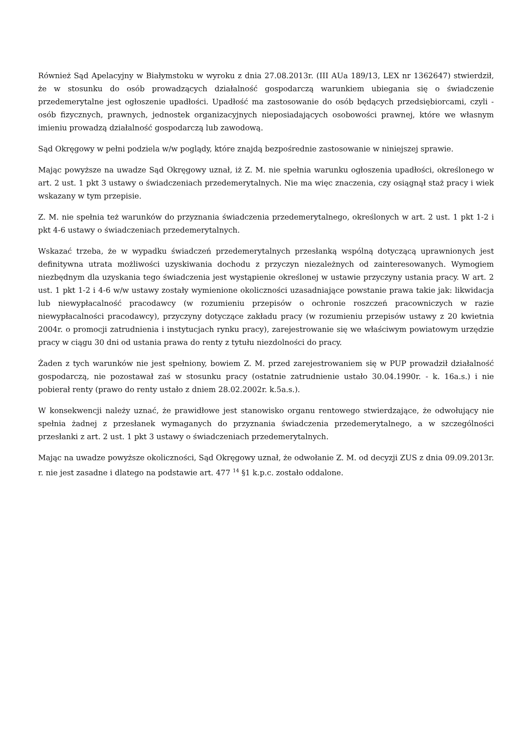Również Sąd Apelacyjny w Białymstoku w wyroku z dnia 27.08.2013r. (III AUa 189/13, LEX nr 1362647) stwierdził, że w stosunku do osób prowadzących działalność gospodarczą warunkiem ubiegania się o świadczenie przedemerytalne jest ogłoszenie upadłości. Upadłość ma zastosowanie do osób będących przedsiębiorcami, czyli - osób fizycznych, prawnych, jednostek organizacyjnych nieposiadających osobowości prawnej, które we własnym imieniu prowadzą działalność gospodarczą lub zawodową.
Sąd Okręgowy w pełni podziela w/w poglądy, które znajdą bezpośrednie zastosowanie w niniejszej sprawie.
Mając powyższe na uwadze Sąd Okręgowy uznał, iż Z. M. nie spełnia warunku ogłoszenia upadłości, określonego w art. 2 ust. 1 pkt 3 ustawy o świadczeniach przedemerytalnych. Nie ma więc znaczenia, czy osiągnął staż pracy i wiek wskazany w tym przepisie.
Z. M. nie spełnia też warunków do przyznania świadczenia przedemerytalnego, określonych w art. 2 ust. 1 pkt 1-2 i pkt 4-6 ustawy o świadczeniach przedemerytalnych.
Wskazać trzeba, że w wypadku świadczeń przedemerytalnych przesłanką wspólną dotyczącą uprawnionych jest definitywna utrata możliwości uzyskiwania dochodu z przyczyn niezależnych od zainteresowanych. Wymogiem niezbędnym dla uzyskania tego świadczenia jest wystąpienie określonej w ustawie przyczyny ustania pracy. W art. 2 ust. 1 pkt 1-2 i 4-6 w/w ustawy zostały wymienione okoliczności uzasadniające powstanie prawa takie jak: likwidacja lub niewypłacalność pracodawcy (w rozumieniu przepisów o ochronie roszczeń pracowniczych w razie niewypłacalności pracodawcy), przyczyny dotyczące zakładu pracy (w rozumieniu przepisów ustawy z 20 kwietnia 2004r. o promocji zatrudnienia i instytucjach rynku pracy), zarejestrowanie się we właściwym powiatowym urzędzie pracy w ciągu 30 dni od ustania prawa do renty z tytułu niezdolności do pracy.
Żaden z tych warunków nie jest spełniony, bowiem Z. M. przed zarejestrowaniem się w PUP prowadził działalność gospodarczą, nie pozostawał zaś w stosunku pracy (ostatnie zatrudnienie ustało 30.04.1990r. - k. 16a.s.) i nie pobierał renty (prawo do renty ustało z dniem 28.02.2002r. k.5a.s.).
W konsekwencji należy uznać, że prawidłowe jest stanowisko organu rentowego stwierdzające, że odwołujący nie spełnia żadnej z przesłanek wymaganych do przyznania świadczenia przedemerytalnego, a w szczególności przesłanki z art. 2 ust. 1 pkt 3 ustawy o świadczeniach przedemerytalnych.
Mając na uwadze powyższe okoliczności, Sąd Okręgowy uznał, że odwołanie Z. M. od decyzji ZUS z dnia 09.09.2013r. r. nie jest zasadne i dlatego na podstawie art. 477 <sup>14</sup> §1 k.p.c. zostało oddalone.